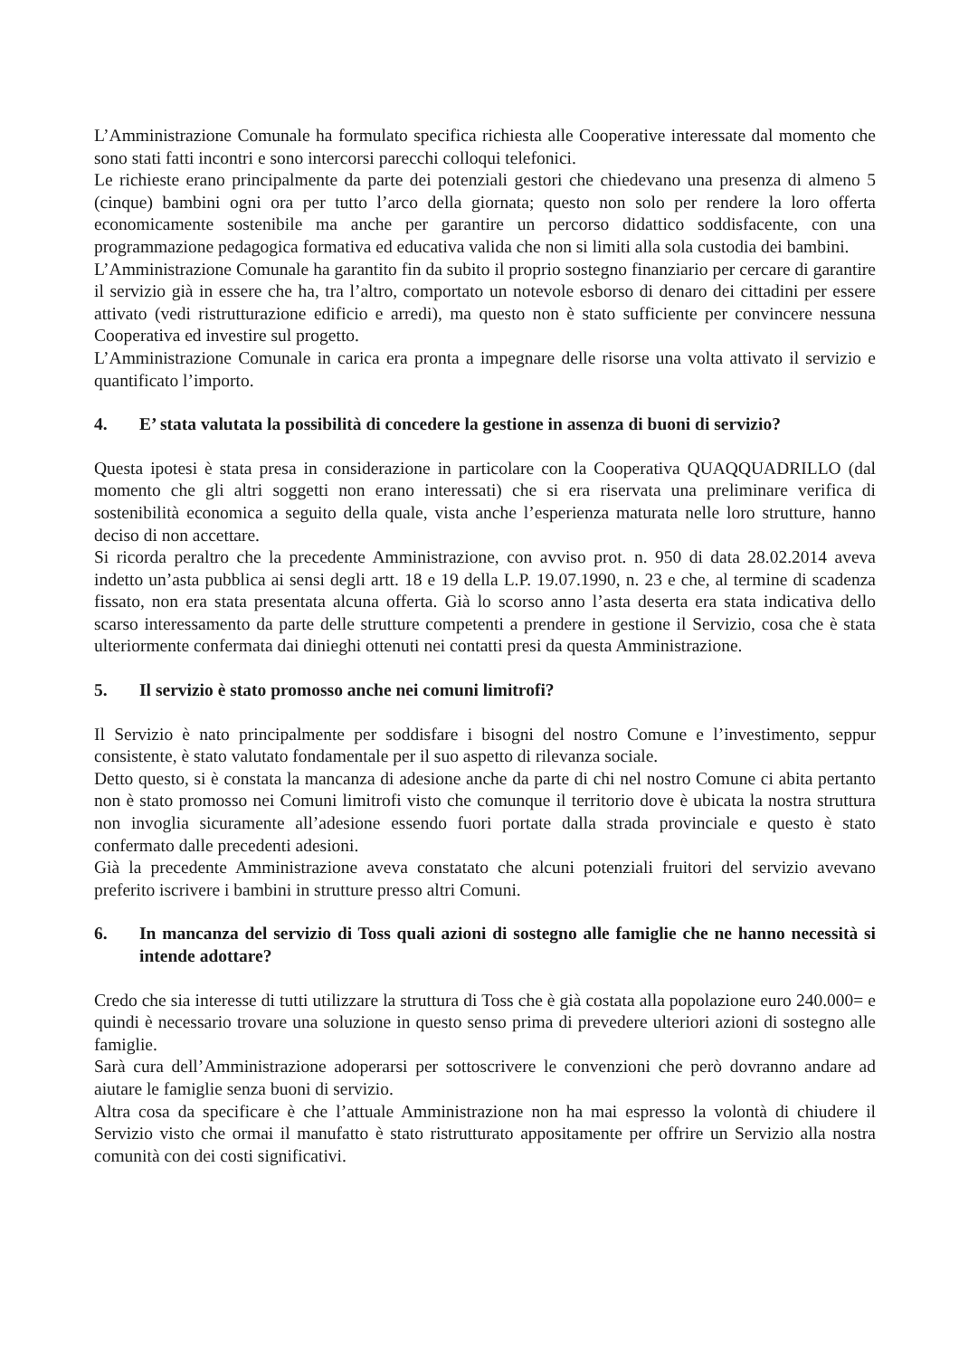L’Amministrazione Comunale ha formulato specifica richiesta alle Cooperative interessate dal momento che sono stati fatti incontri e sono intercorsi parecchi colloqui telefonici.
Le richieste erano principalmente da parte dei potenziali gestori che chiedevano una presenza di almeno 5 (cinque) bambini ogni ora per tutto l’arco della giornata; questo non solo per rendere la loro offerta economicamente sostenibile ma anche per garantire un percorso didattico soddisfacente, con una programmazione pedagogica formativa ed educativa valida che non si limiti alla sola custodia dei bambini.
L’Amministrazione Comunale ha garantito fin da subito il proprio sostegno finanziario per cercare di garantire il servizio già in essere che ha, tra l’altro, comportato un notevole esborso di denaro dei cittadini per essere attivato (vedi ristrutturazione edificio e arredi), ma questo non è stato sufficiente per convincere nessuna Cooperativa ed investire sul progetto.
L’Amministrazione Comunale in carica era pronta a impegnare delle risorse una volta attivato il servizio e quantificato l’importo.
4. E’ stata valutata la possibilità di concedere la gestione in assenza di buoni di servizio?
Questa ipotesi è stata presa in considerazione in particolare con la Cooperativa QUAQQUADRILLO (dal momento che gli altri soggetti non erano interessati) che si era riservata una preliminare verifica di sostenibilità economica a seguito della quale, vista anche l’esperienza maturata nelle loro strutture, hanno deciso di non accettare.
Si ricorda peraltro che la precedente Amministrazione, con avviso prot. n. 950 di data 28.02.2014 aveva indetto un’asta pubblica ai sensi degli artt. 18 e 19 della L.P. 19.07.1990, n. 23 e che, al termine di scadenza fissato, non era stata presentata alcuna offerta. Già lo scorso anno l’asta deserta era stata indicativa dello scarso interessamento da parte delle strutture competenti a prendere in gestione il Servizio, cosa che è stata ulteriormente confermata dai dinieghi ottenuti nei contatti presi da questa Amministrazione.
5. Il servizio è stato promosso anche nei comuni limitrofi?
Il Servizio è nato principalmente per soddisfare i bisogni del nostro Comune e l’investimento, seppur consistente, è stato valutato fondamentale per il suo aspetto di rilevanza sociale.
Detto questo, si è constata la mancanza di adesione anche da parte di chi nel nostro Comune ci abita pertanto non è stato promosso nei Comuni limitrofi visto che comunque il territorio dove è ubicata la nostra struttura non invoglia sicuramente all’adesione essendo fuori portate dalla strada provinciale e questo è stato confermato dalle precedenti adesioni.
Già la precedente Amministrazione aveva constatato che alcuni potenziali fruitori del servizio avevano preferito iscrivere i bambini in strutture presso altri Comuni.
6. In mancanza del servizio di Toss quali azioni di sostegno alle famiglie che ne hanno necessità si intende adottare?
Credo che sia interesse di tutti utilizzare la struttura di Toss che è già costata alla popolazione euro 240.000= e quindi è necessario trovare una soluzione in questo senso prima di prevedere ulteriori azioni di sostegno alle famiglie.
Sarà cura dell’Amministrazione adoperarsi per sottoscrivere le convenzioni che però dovranno andare ad aiutare le famiglie senza buoni di servizio.
Altra cosa da specificare è che l’attuale Amministrazione non ha mai espresso la volontà di chiudere il Servizio visto che ormai il manufatto è stato ristrutturato appositamente per offrire un Servizio alla nostra comunità con dei costi significativi.